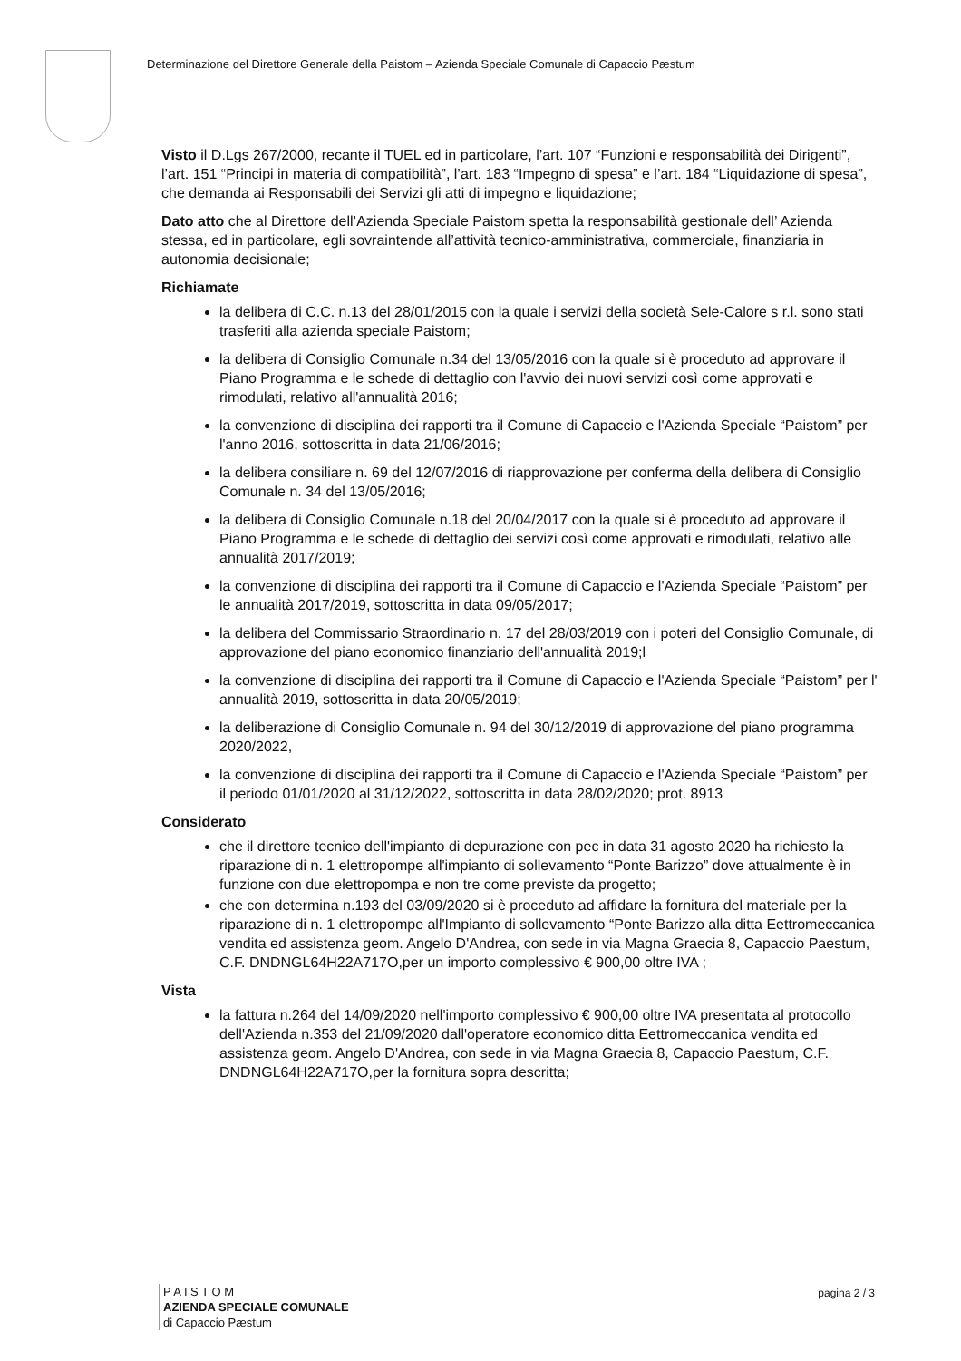Determinazione del Direttore Generale della Paistom – Azienda Speciale Comunale di Capaccio Pæstum
Visto il D.Lgs 267/2000, recante il TUEL ed in particolare, l’art. 107 “Funzioni e responsabilità dei Dirigenti”, l’art. 151 “Principi in materia di compatibilità”, l’art. 183 “Impegno di spesa” e l’art. 184 “Liquidazione di spesa”, che demanda ai Responsabili dei Servizi gli atti di impegno e liquidazione;
Dato atto che al Direttore dell’Azienda Speciale Paistom spetta la responsabilità gestionale dell’ Azienda stessa, ed in particolare, egli sovraintende all’attività tecnico-amministrativa, commerciale, finanziaria in autonomia decisionale;
Richiamate
la delibera di C.C. n.13 del 28/01/2015 con la quale i servizi della società Sele-Calore s r.l. sono stati trasferiti alla azienda speciale Paistom;
la delibera di Consiglio Comunale n.34 del 13/05/2016 con la quale si è proceduto ad approvare il Piano Programma e le schede di dettaglio con l'avvio dei nuovi servizi così come approvati e rimodulati, relativo all'annualità 2016;
la convenzione di disciplina dei rapporti tra il Comune di Capaccio e l'Azienda Speciale “Paistom” per l'anno 2016, sottoscritta in data 21/06/2016;
la delibera consiliare n. 69 del 12/07/2016 di riapprovazione per conferma della delibera di Consiglio Comunale n. 34 del 13/05/2016;
la delibera di Consiglio Comunale n.18 del 20/04/2017 con la quale si è proceduto ad approvare il Piano Programma e le schede di dettaglio dei servizi così come approvati e rimodulati, relativo alle annualità 2017/2019;
la convenzione di disciplina dei rapporti tra il Comune di Capaccio e l'Azienda Speciale “Paistom” per le annualità 2017/2019, sottoscritta in data 09/05/2017;
la delibera del Commissario Straordinario n. 17 del 28/03/2019 con i poteri del Consiglio Comunale, di approvazione del piano economico finanziario dell'annualità 2019;l
la convenzione di disciplina dei rapporti tra il Comune di Capaccio e l'Azienda Speciale “Paistom” per l' annualità 2019, sottoscritta in data 20/05/2019;
la deliberazione di Consiglio Comunale n. 94 del 30/12/2019 di approvazione del piano programma 2020/2022,
la convenzione di disciplina dei rapporti tra il Comune di Capaccio e l'Azienda Speciale “Paistom” per il periodo 01/01/2020 al 31/12/2022, sottoscritta in data 28/02/2020; prot. 8913
Considerato
che il direttore tecnico dell'impianto di depurazione con pec in data 31 agosto 2020 ha richiesto la riparazione di n. 1 elettropompe all'impianto di sollevamento “Ponte Barizzo” dove attualmente è in funzione con due elettropompa e non tre come previste da progetto;
che con determina n.193 del 03/09/2020 si è proceduto ad affidare la fornitura del materiale per la riparazione di n. 1 elettropompe all'Impianto di sollevamento “Ponte Barizzo alla ditta Eettromeccanica vendita ed assistenza geom. Angelo D'Andrea, con sede in via Magna Graecia 8, Capaccio Paestum, C.F. DNDNGL64H22A717O,per un importo complessivo € 900,00 oltre IVA ;
Vista
la fattura n.264 del 14/09/2020 nell'importo complessivo € 900,00 oltre IVA presentata al protocollo dell'Azienda n.353 del 21/09/2020 dall'operatore economico ditta Eettromeccanica vendita ed assistenza geom. Angelo D'Andrea, con sede in via Magna Graecia 8, Capaccio Paestum, C.F. DNDNGL64H22A717O,per la fornitura sopra descritta;
P A I S T O M
AZIENDA SPECIALE COMUNALE
di Capaccio Pæstum
pagina 2 / 3